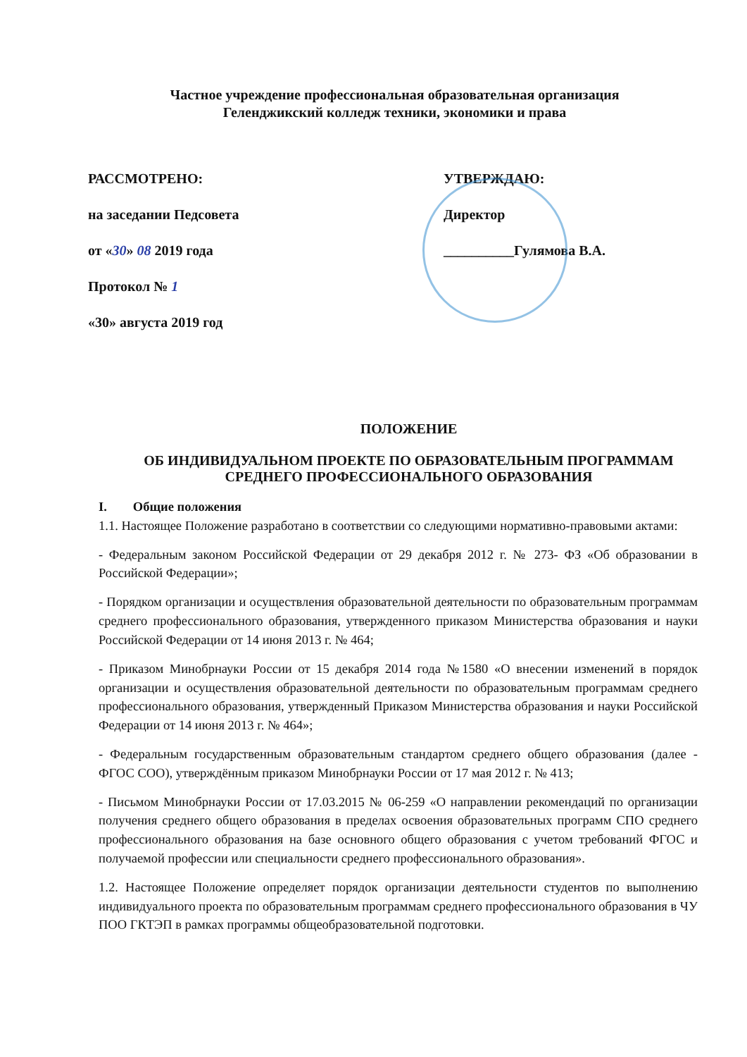Частное учреждение профессиональная образовательная организация
Геленджикский колледж техники, экономики и права
РАССМОТРЕНО:
на заседании Педсовета
от «30» 08 2019 года
Протокол № 1
«30» августа 2019 год
УТВЕРЖДАЮ:
Директор
__________Гулямова В.А.
ПОЛОЖЕНИЕ
ОБ ИНДИВИДУАЛЬНОМ ПРОЕКТЕ ПО ОБРАЗОВАТЕЛЬНЫМ ПРОГРАММАМ
СРЕДНЕГО ПРОФЕССИОНАЛЬНОГО ОБРАЗОВАНИЯ
I. Общие положения
1.1. Настоящее Положение разработано в соответствии со следующими нормативно-правовыми актами:
- Федеральным законом Российской Федерации от 29 декабря 2012 г. № 273- ФЗ «Об образовании в Российской Федерации»;
- Порядком организации и осуществления образовательной деятельности по образовательным программам среднего профессионального образования, утвержденного приказом Министерства образования и науки Российской Федерации от 14 июня 2013 г. № 464;
- Приказом Минобрнауки России от 15 декабря 2014 года №1580 «О внесении изменений в порядок организации и осуществления образовательной деятельности по образовательным программам среднего профессионального образования, утвержденный Приказом Министерства образования и науки Российской Федерации от 14 июня 2013 г. № 464»;
- Федеральным государственным образовательным стандартом среднего общего образования (далее - ФГОС СОО), утверждённым приказом Минобрнауки России от 17 мая 2012 г. № 413;
- Письмом Минобрнауки России от 17.03.2015 № 06-259 «О направлении рекомендаций по организации получения среднего общего образования в пределах освоения образовательных программ СПО среднего профессионального образования на базе основного общего образования с учетом требований ФГОС и получаемой профессии или специальности среднего профессионального образования».
1.2. Настоящее Положение определяет порядок организации деятельности студентов по выполнению индивидуального проекта по образовательным программам среднего профессионального образования в ЧУ ПОО ГКТЭП в рамках программы общеобразовательной подготовки.